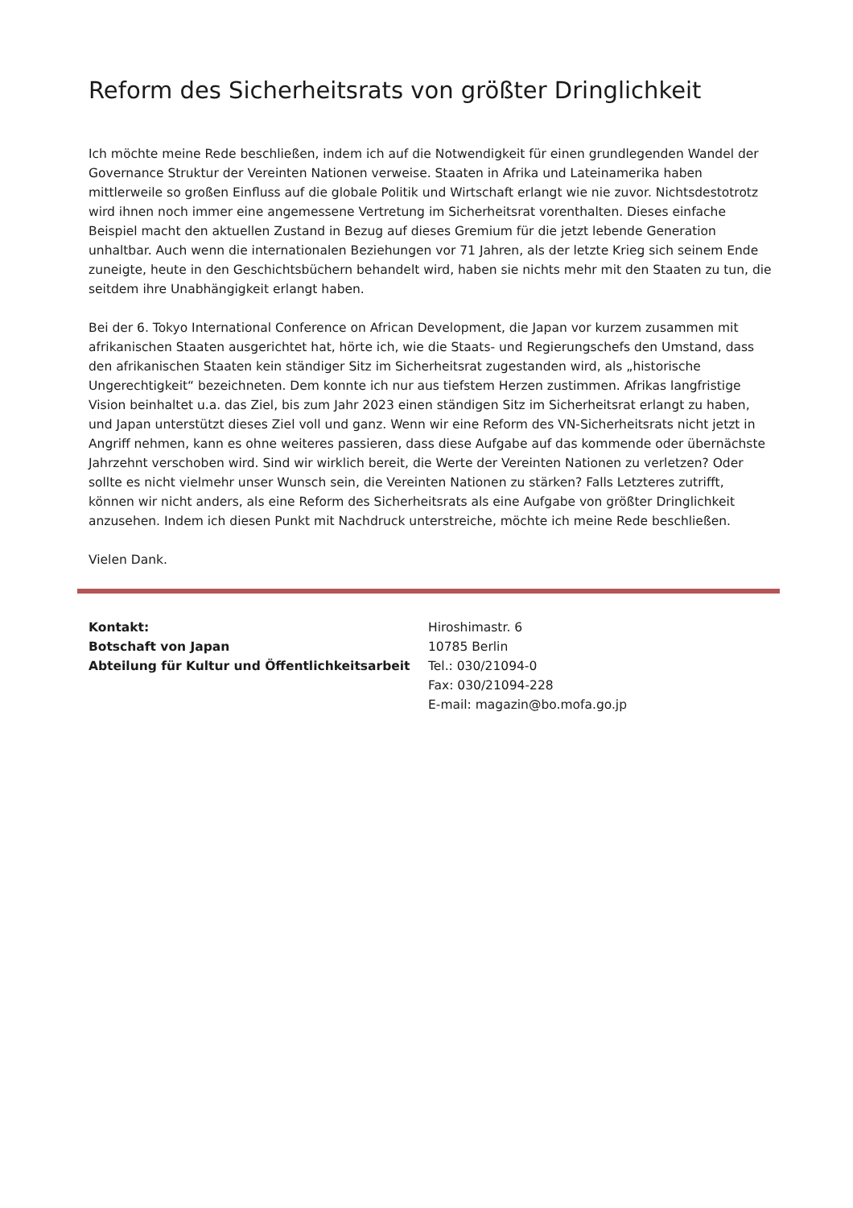Reform des Sicherheitsrats von größter Dringlichkeit
Ich möchte meine Rede beschließen, indem ich auf die Notwendigkeit für einen grundlegenden Wandel der Governance Struktur der Vereinten Nationen verweise. Staaten in Afrika und Lateinamerika haben mittlerweile so großen Einfluss auf die globale Politik und Wirtschaft erlangt wie nie zuvor. Nichtsdestotrotz wird ihnen noch immer eine angemessene Vertretung im Sicherheitsrat vorenthalten. Dieses einfache Beispiel macht den aktuellen Zustand in Bezug auf dieses Gremium für die jetzt lebende Generation unhaltbar. Auch wenn die internationalen Beziehungen vor 71 Jahren, als der letzte Krieg sich seinem Ende zuneigte, heute in den Geschichtsbüchern behandelt wird, haben sie nichts mehr mit den Staaten zu tun, die seitdem ihre Unabhängigkeit erlangt haben.
Bei der 6. Tokyo International Conference on African Development, die Japan vor kurzem zusammen mit afrikanischen Staaten ausgerichtet hat, hörte ich, wie die Staats- und Regierungschefs den Umstand, dass den afrikanischen Staaten kein ständiger Sitz im Sicherheitsrat zugestanden wird, als „historische Ungerechtigkeit“ bezeichneten. Dem konnte ich nur aus tiefstem Herzen zustimmen. Afrikas langfristige Vision beinhaltet u.a. das Ziel, bis zum Jahr 2023 einen ständigen Sitz im Sicherheitsrat erlangt zu haben, und Japan unterstützt dieses Ziel voll und ganz. Wenn wir eine Reform des VN-Sicherheitsrats nicht jetzt in Angriff nehmen, kann es ohne weiteres passieren, dass diese Aufgabe auf das kommende oder übernächste Jahrzehnt verschoben wird. Sind wir wirklich bereit, die Werte der Vereinten Nationen zu verletzen? Oder sollte es nicht vielmehr unser Wunsch sein, die Vereinten Nationen zu stärken? Falls Letzteres zutrifft, können wir nicht anders, als eine Reform des Sicherheitsrats als eine Aufgabe von größter Dringlichkeit anzusehen. Indem ich diesen Punkt mit Nachdruck unterstreiche, möchte ich meine Rede beschließen.
Vielen Dank.
Kontakt:
Botschaft von Japan
Abteilung für Kultur und Öffentlichkeitsarbeit
Hiroshimastr. 6
10785 Berlin
Tel.: 030/21094-0
Fax: 030/21094-228
E-mail: magazin@bo.mofa.go.jp